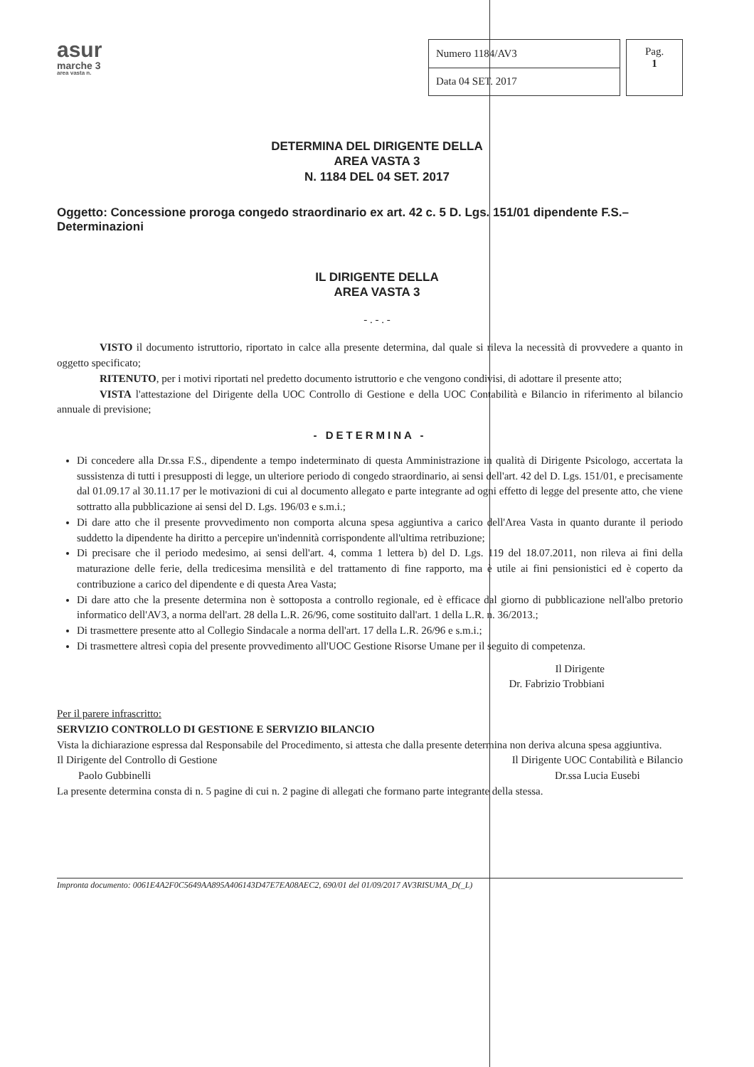asur
marche 3
area vasta n.
| Numero 1184/AV3 |
| Data 04 SET. 2017 |
Pag.
1
DETERMINA DEL DIRIGENTE DELLA
AREA VASTA 3
N. 1184 DEL 04 SET. 2017
Oggetto: Concessione proroga congedo straordinario ex art. 42 c. 5 D. Lgs. 151/01 dipendente F.S.– Determinazioni
IL DIRIGENTE DELLA
AREA VASTA 3
- . - . -
VISTO il documento istruttorio, riportato in calce alla presente determina, dal quale si rileva la necessità di provvedere a quanto in oggetto specificato;
RITENUTO, per i motivi riportati nel predetto documento istruttorio e che vengono condivisi, di adottare il presente atto;
VISTA l'attestazione del Dirigente della UOC Controllo di Gestione e della UOC Contabilità e Bilancio in riferimento al bilancio annuale di previsione;
- DETERMINA -
Di concedere alla Dr.ssa F.S., dipendente a tempo indeterminato di questa Amministrazione in qualità di Dirigente Psicologo, accertata la sussistenza di tutti i presupposti di legge, un ulteriore periodo di congedo straordinario, ai sensi dell'art. 42 del D. Lgs. 151/01, e precisamente dal 01.09.17 al 30.11.17 per le motivazioni di cui al documento allegato e parte integrante ad ogni effetto di legge del presente atto, che viene sottratto alla pubblicazione ai sensi del D. Lgs. 196/03 e s.m.i.;
Di dare atto che il presente provvedimento non comporta alcuna spesa aggiuntiva a carico dell'Area Vasta in quanto durante il periodo suddetto la dipendente ha diritto a percepire un'indennità corrispondente all'ultima retribuzione;
Di precisare che il periodo medesimo, ai sensi dell'art. 4, comma 1 lettera b) del D. Lgs. 119 del 18.07.2011, non rileva ai fini della maturazione delle ferie, della tredicesima mensilità e del trattamento di fine rapporto, ma è utile ai fini pensionistici ed è coperto da contribuzione a carico del dipendente e di questa Area Vasta;
Di dare atto che la presente determina non è sottoposta a controllo regionale, ed è efficace dal giorno di pubblicazione nell'albo pretorio informatico dell'AV3, a norma dell'art. 28 della L.R. 26/96, come sostituito dall'art. 1 della L.R. n. 36/2013.;
Di trasmettere presente atto al Collegio Sindacale a norma dell'art. 17 della L.R. 26/96 e s.m.i.;
Di trasmettere altresì copia del presente provvedimento all'UOC Gestione Risorse Umane per il seguito di competenza.
Il Dirigente
Dr. Fabrizio Trobbiani
Per il parere infrascritto:
SERVIZIO CONTROLLO DI GESTIONE E SERVIZIO BILANCIO
Vista la dichiarazione espressa dal Responsabile del Procedimento, si attesta che dalla presente determina non deriva alcuna spesa aggiuntiva.
Il Dirigente del Controllo di Gestione
Paolo Gubbinelli Il Dirigente UOC Contabilità e Bilancio
Dr.ssa Lucia Eusebi
La presente determina consta di n. 5 pagine di cui n. 2 pagine di allegati che formano parte integrante della stessa.
Impronta documento: 0061E4A2F0C5649AA895A406143D47E7EA08AEC2, 690/01 del 01/09/2017 AV3RISUMA_D(_L)